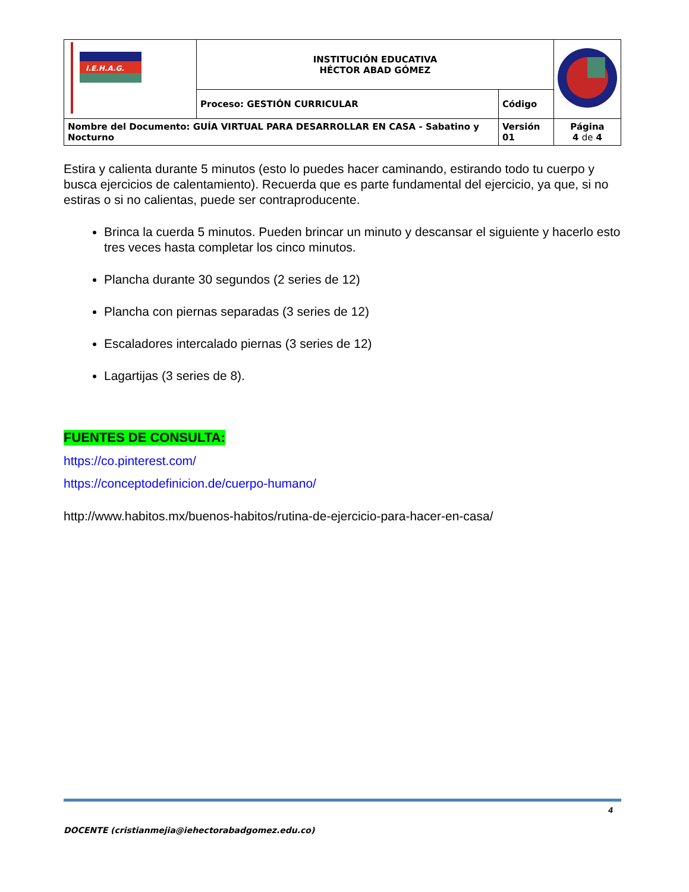| I.E.H.A.G. | INSTITUCIÓN EDUCATIVA HÉCTOR ABAD GÓMEZ | | |
| | Proceso: GESTIÓN CURRICULAR | Código | |
| Nombre del Documento: GUÍA VIRTUAL PARA DESARROLLAR EN CASA - Sabatino y Nocturno | | Versión 01 | Página 4 de 4 |
Estira y calienta durante 5 minutos (esto lo puedes hacer caminando, estirando todo tu cuerpo y busca ejercicios de calentamiento). Recuerda que es parte fundamental del ejercicio, ya que, si no estiras o si no calientas, puede ser contraproducente.
Brinca la cuerda 5 minutos. Pueden brincar un minuto y descansar el siguiente y hacerlo esto tres veces hasta completar los cinco minutos.
Plancha durante 30 segundos (2 series de 12)
Plancha con piernas separadas (3 series de 12)
Escaladores intercalado piernas (3 series de 12)
Lagartijas (3 series de 8).
FUENTES DE CONSULTA:
https://co.pinterest.com/
https://conceptodefinicion.de/cuerpo-humano/
http://www.habitos.mx/buenos-habitos/rutina-de-ejercicio-para-hacer-en-casa/
4
DOCENTE (cristianmejia@iehectorabadgomez.edu.co)